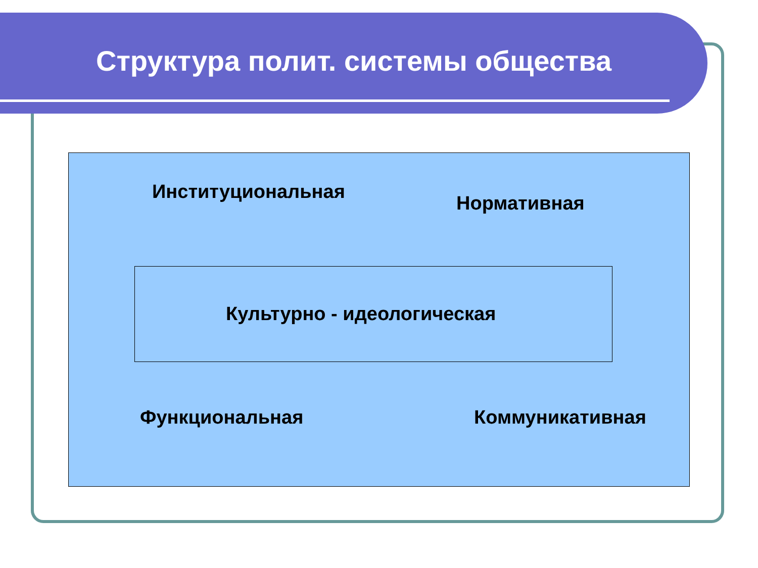Структура полит. системы общества
Институциональная
Нормативная
Культурно - идеологическая
Функциональная Коммуникативная